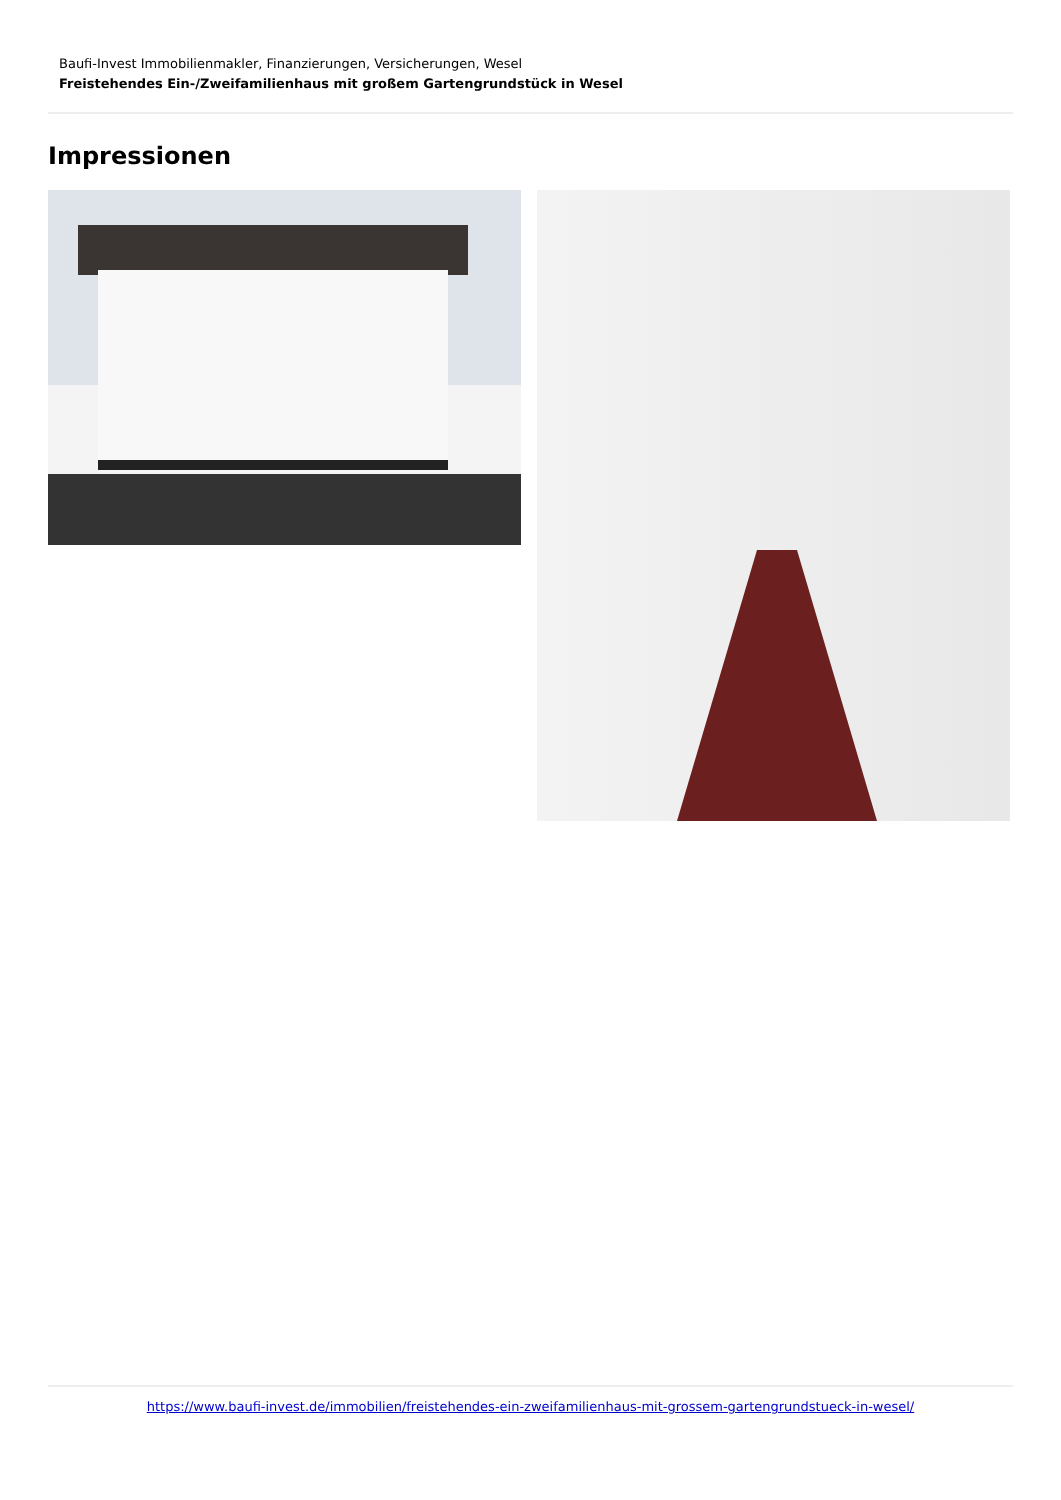Baufi-Invest Immobilienmakler, Finanzierungen, Versicherungen, Wesel
Freistehendes Ein-/Zweifamilienhaus mit großem Gartengrundstück in Wesel
Impressionen
https://www.baufi-invest.de/immobilien/freistehendes-ein-zweifamilienhaus-mit-grossem-gartengrundstueck-in-wesel/